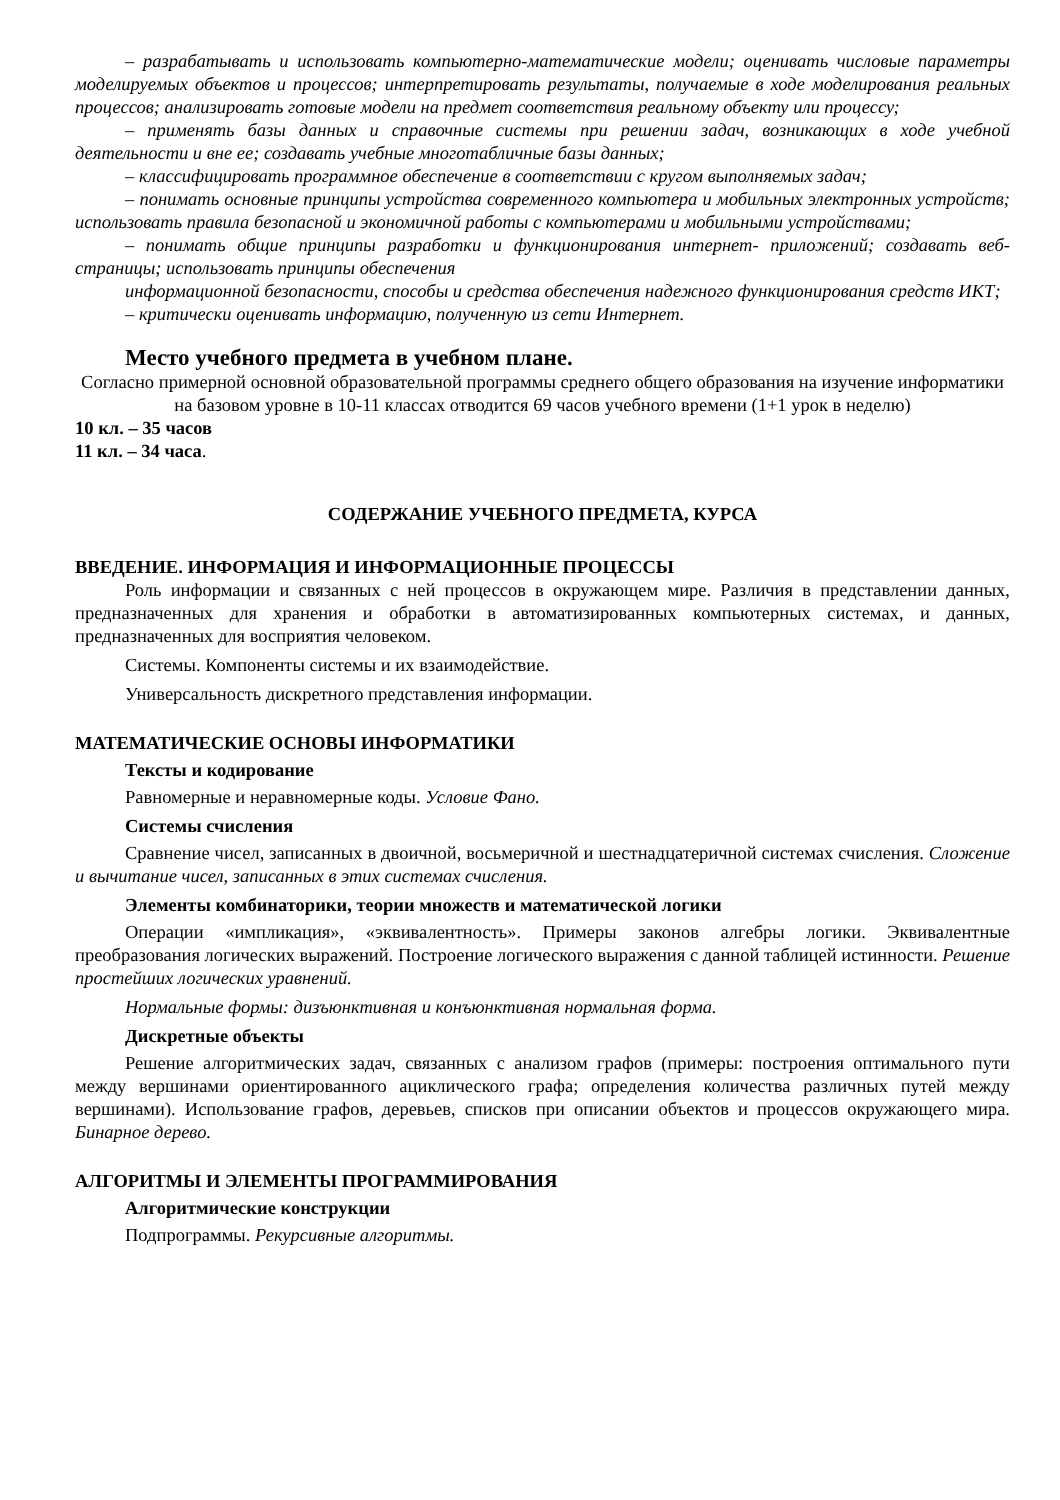– разрабатывать и использовать компьютерно-математические модели; оценивать числовые параметры моделируемых объектов и процессов; интерпретировать результаты, получаемые в ходе моделирования реальных процессов; анализировать готовые модели на предмет соответствия реальному объекту или процессу;
– применять базы данных и справочные системы при решении задач, возникающих в ходе учебной деятельности и вне ее; создавать учебные многотабличные базы данных;
– классифицировать программное обеспечение в соответствии с кругом выполняемых задач;
– понимать основные принципы устройства современного компьютера и мобильных электронных устройств; использовать правила безопасной и экономичной работы с компьютерами и мобильными устройствами;
– понимать общие принципы разработки и функционирования интернет- приложений; создавать веб-страницы; использовать принципы обеспечения
информационной безопасности, способы и средства обеспечения надежного функционирования средств ИКТ;
– критически оценивать информацию, полученную из сети Интернет.
Место учебного предмета в учебном плане.
Согласно примерной основной образовательной программы среднего общего образования на изучение информатики на базовом уровне в 10-11 классах отводится 69 часов учебного времени (1+1 урок в неделю)
10 кл. – 35 часов
11 кл. – 34 часа.
СОДЕРЖАНИЕ УЧЕБНОГО ПРЕДМЕТА, КУРСА
ВВЕДЕНИЕ. ИНФОРМАЦИЯ И ИНФОРМАЦИОННЫЕ ПРОЦЕССЫ
Роль информации и связанных с ней процессов в окружающем мире. Различия в представлении данных, предназначенных для хранения и обработки в автоматизированных компьютерных системах, и данных, предназначенных для восприятия человеком.
Системы. Компоненты системы и их взаимодействие.
Универсальность дискретного представления информации.
МАТЕМАТИЧЕСКИЕ ОСНОВЫ ИНФОРМАТИКИ
Тексты и кодирование
Равномерные и неравномерные коды. Условие Фано.
Системы счисления
Сравнение чисел, записанных в двоичной, восьмеричной и шестнадцатеричной системах счисления. Сложение и вычитание чисел, записанных в этих системах счисления.
Элементы комбинаторики, теории множеств и математической логики
Операции «импликация», «эквивалентность». Примеры законов алгебры логики. Эквивалентные преобразования логических выражений. Построение логического выражения с данной таблицей истинности. Решение простейших логических уравнений.
Нормальные формы: дизъюнктивная и конъюнктивная нормальная форма.
Дискретные объекты
Решение алгоритмических задач, связанных с анализом графов (примеры: построения оптимального пути между вершинами ориентированного ациклического графа; определения количества различных путей между вершинами). Использование графов, деревьев, списков при описании объектов и процессов окружающего мира. Бинарное дерево.
АЛГОРИТМЫ И ЭЛЕМЕНТЫ ПРОГРАММИРОВАНИЯ
Алгоритмические конструкции
Подпрограммы. Рекурсивные алгоритмы.